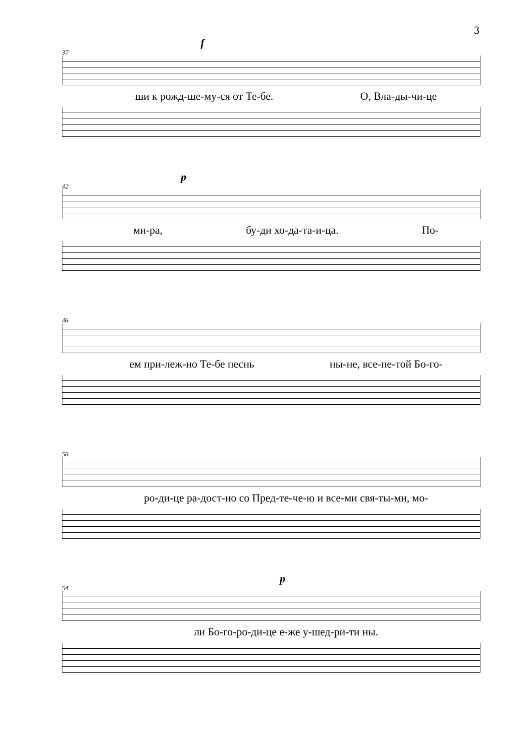3
f
37
ши к рожд-ше-му-ся от Те-бе. О, Вла-ды-чи-це
p
42
ми-ра, бу-ди хо-да-та-и-ца. По-
46
ем при-леж-но Те-бе песнь ны-не, все-пе-той Бо-го-
50
ро-ди-це ра-дост-но со Пред-те-че-ю и все-ми свя-ты-ми, мо-
p
54
ли Бо-го-ро-ди-це е-же у-шед-ри-ти ны.